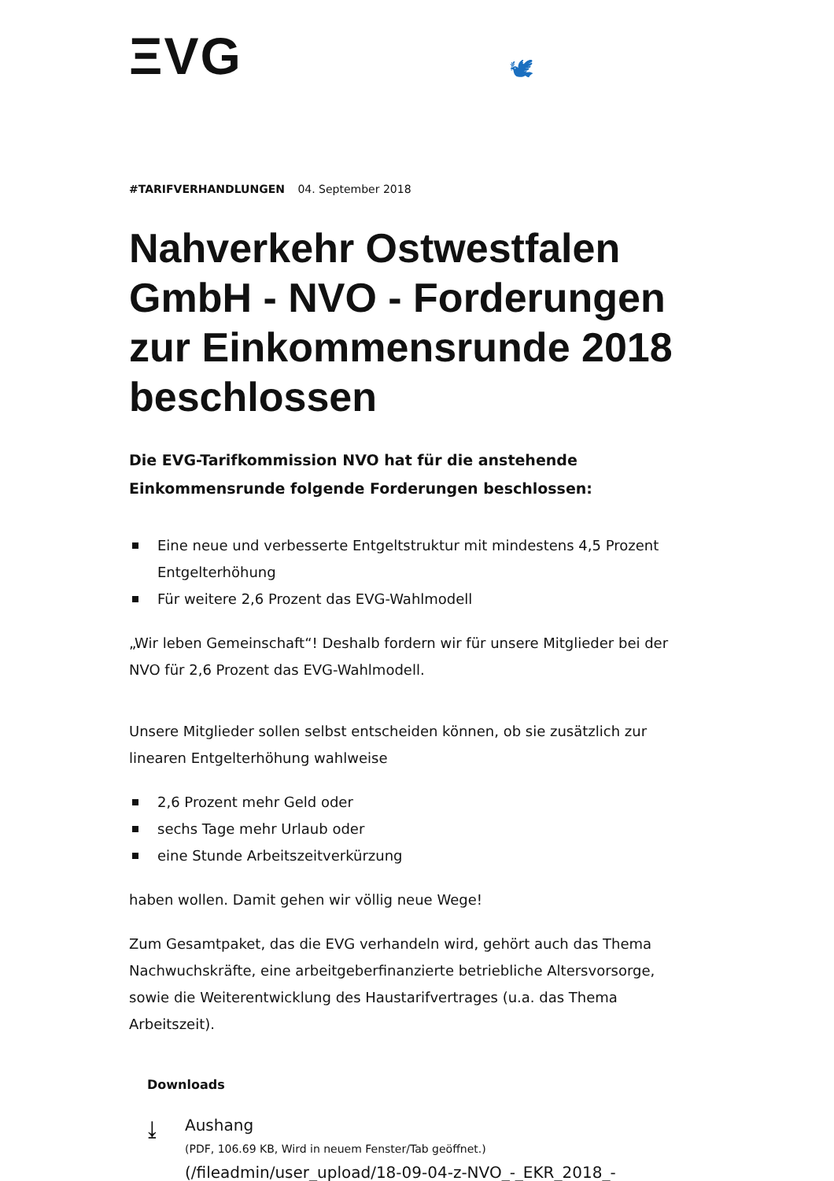ΞVG 🕊
#TARIFVERHANDLUNGEN 04. September 2018
Nahverkehr Ostwestfalen GmbH - NVO - Forderungen zur Einkommensrunde 2018 beschlossen
Die EVG-Tarifkommission NVO hat für die anstehende Einkommensrunde folgende Forderungen beschlossen:
Eine neue und verbesserte Entgeltstruktur mit mindestens 4,5 Prozent Entgelterhöhung
Für weitere 2,6 Prozent das EVG-Wahlmodell
„Wir leben Gemeinschaft“! Deshalb fordern wir für unsere Mitglieder bei der NVO für 2,6 Prozent das EVG-Wahlmodell.
Unsere Mitglieder sollen selbst entscheiden können, ob sie zusätzlich zur linearen Entgelterhöhung wahlweise
2,6 Prozent mehr Geld oder
sechs Tage mehr Urlaub oder
eine Stunde Arbeitszeitverkürzung
haben wollen. Damit gehen wir völlig neue Wege!
Zum Gesamtpaket, das die EVG verhandeln wird, gehört auch das Thema Nachwuchskräfte, eine arbeitgeberfinanzierte betriebliche Altersvorsorge, sowie die Weiterentwicklung des Haustarifvertrages (u.a. das Thema Arbeitszeit).
Downloads
⤓
Aushang
(PDF, 106.69 KB, Wird in neuem Fenster/Tab geöffnet.)
(/fileadmin/user_upload/18-09-04-z-NVO_-_EKR_2018_-